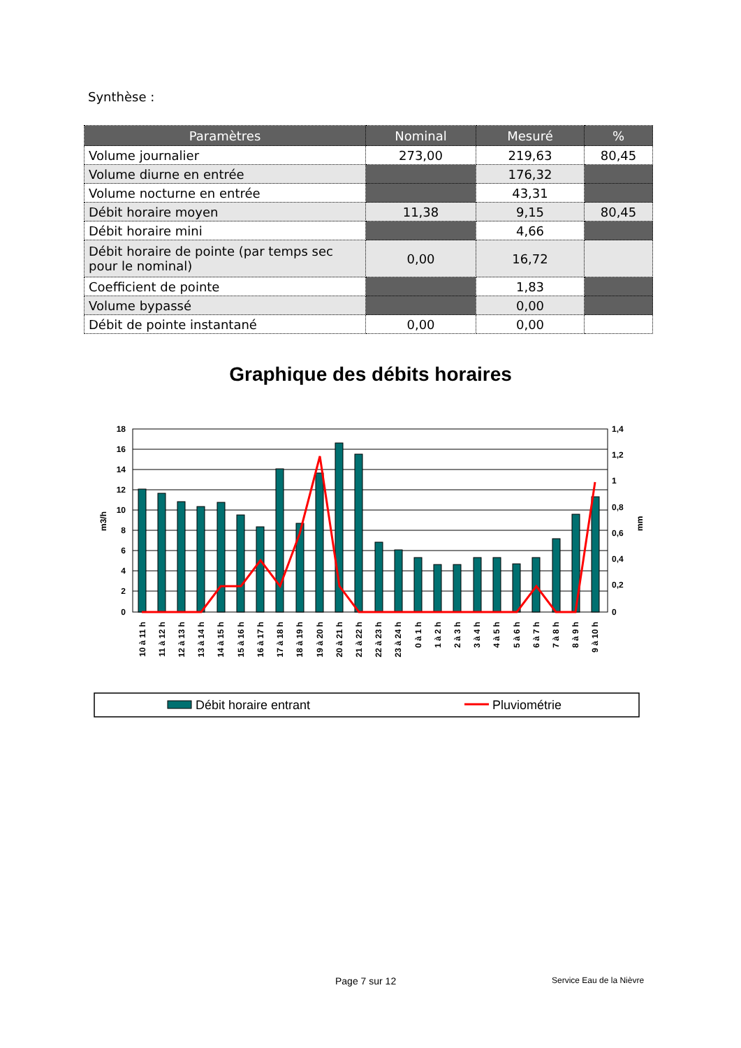Synthèse :
| Paramètres | Nominal | Mesuré | % |
| --- | --- | --- | --- |
| Volume journalier | 273,00 | 219,63 | 80,45 |
| Volume diurne en entrée | | 176,32 | |
| Volume nocturne en entrée | | 43,31 | |
| Débit horaire moyen | 11,38 | 9,15 | 80,45 |
| Débit horaire mini | | 4,66 | |
| Débit horaire de pointe (par temps sec pour le nominal) | 0,00 | 16,72 | |
| Coefficient de pointe | | 1,83 | |
| Volume bypassé | | 0,00 | |
| Débit de pointe instantané | 0,00 | 0,00 | |
Graphique des débits horaires
18
16
14
12
10
8
6
4
2
0
1,4
1,2
1
0,8
0,6
0,4
0,2
0
m3/h
mm
10 à 11 h
11 à 12 h
12 à 13 h
13 à 14 h
14 à 15 h
15 à 16 h
16 à 17 h
17 à 18 h
18 à 19 h
19 à 20 h
20 à 21 h
21 à 22 h
22 à 23 h
23 à 24 h
0 à 1 h
1 à 2 h
2 à 3 h
3 à 4 h
4 à 5 h
5 à 6 h
6 à 7 h
7 à 8 h
8 à 9 h
9 à 10 h
Débit horaire entrant
Pluviométrie
Page 7 sur 12 Service Eau de la Nièvre